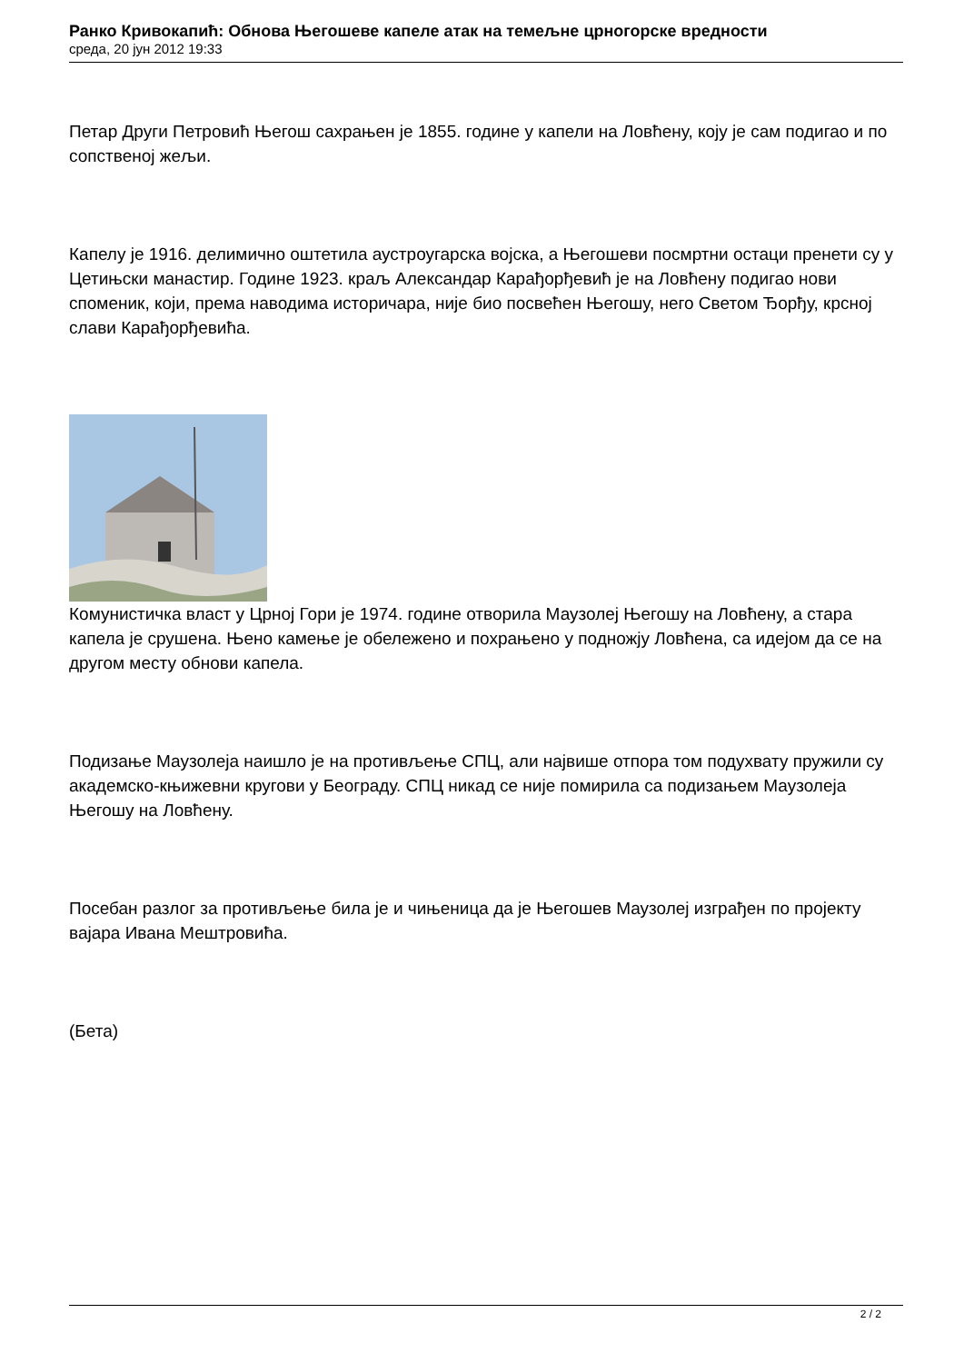Ранко Кривокапић: Обнова Његошеве капеле атак на темељне црногорске вредности
среда, 20 јун 2012 19:33
Петар Други Петровић Његош сахрањен је 1855. године у капели на Ловћену, коју је сам подигао и по сопственој жељи.
Капелу је 1916. делимично оштетила аустроугарска војска, а Његошеви посмртни остаци пренети су у Цетињски манастир. Године 1923. краљ Александар Карађорђевић је на Ловћену подигао нови споменик, који, према наводима историчара, није био посвећен Његошу, него Светом Ђорђу, крсној слави Карађорђевића.
Комунистичка власт у Црној Гори је 1974. године отворила Маузолеј Његошу на Ловћену, а стара капела је срушена. Њено камење је обележено и похрањено у подножју Ловћена, са идејом да се на другом месту обнови капела.
Подизање Маузолеја наишло је на противљење СПЦ, али највише отпора том подухвату пружили су академско-књижевни кругови у Београду. СПЦ никад се није помирила са подизањем Маузолеја Његошу на Ловћену.
Посебан разлог за противљење била је и чињеница да је Његошев Маузолеј изграђен по пројекту вајара Ивана Мештровића.
(Бета)
2 / 2